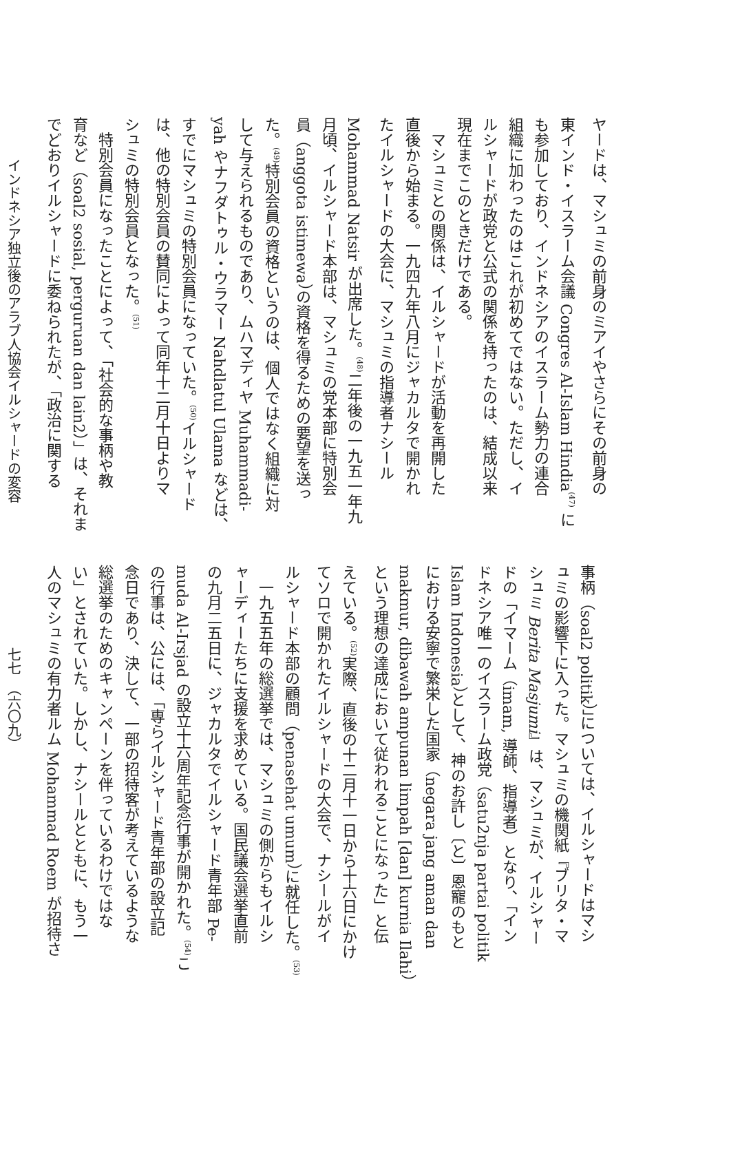ヤードは、マシュミの前身のミアイやさらにその前身の
東インド・イスラーム会議 Congres Al-Islam Hindia<sup>(47)</sup> に
も参加しており、インドネシアのイスラーム勢力の連合
組織に加わったのはこれが初めてではない。ただし、イ
ルシャードが政党と公式の関係を持ったのは、結成以来
現在までこのときだけである。
　マシュミとの関係は、イルシャードが活動を再開した
直後から始まる。一九四九年八月にジャカルタで開かれ
たイルシャードの大会に、マシュミの指導者ナシール
Mohammad Natsir が出席した。<sup>(48)</sup>二年後の一九五一年九
月頃、イルシャード本部は、マシュミの党本部に特別会
員（anggota istimewa）の資格を得るための要望を送っ
た。<sup>(49)</sup>特別会員の資格というのは、個人ではなく組織に対
して与えられるものであり、ムハマディヤ Muhammadi-
yah やナフダトゥル・ウラマー Nahdlatul Ulama などは、
すでにマシュミの特別会員になっていた。<sup>(50)</sup>イルシャード
は、他の特別会員の賛同によって同年十二月十日よりマ
シュミの特別会員となった。<sup>(51)</sup>
　特別会員になったことによって、「社会的な事柄や教
育など（soal2 sosial, perguruan dan lain2）」は、それま
でどおりイルシャードに委ねられたが、「政治に関する
インドネシア独立後のアラブ人協会イルシャードの変容
事柄（soal2 politik）」については、イルシャードはマシ
ュミの影響下に入った。マシュミの機関紙『ブリタ・マ
シュミ Berita Masjumi』は、マシュミが、イルシャー
ドの「イマーム（imam, 導師、指導者）となり、「イン
ドネシア唯一のイスラーム政党（satu2nja partai politik
Islam Indonesia）として、神のお許し〔と〕恩寵のもと
における安寧で繁栄した国家（negara jang aman dan
makmur, dibawah ampunan limpah [dan] kurnia Ilahi）
という理想の達成において従われることになった」と伝
えている。<sup>(52)</sup>実際、直後の十二月十一日から十六日にかけ
てソロで開かれたイルシャードの大会で、ナシールがイ
ルシャード本部の顧問（penasehat umum）に就任した。<sup>(53)</sup>
　一九五五年の総選挙では、マシュミの側からもイルシ
ャーディーたちに支援を求めている。国民議会選挙直前
の九月二五日に、ジャカルタでイルシャード青年部 Pe-
muda Al-Irsjad の設立十六周年記念行事が開かれた。<sup>(54)</sup>こ
の行事は、公には、「専らイルシャード青年部の設立記
念日であり、決して、一部の招待客が考えているような
総選挙のためのキャンペーンを伴っているわけではな
い」とされていた。しかし、ナシールとともに、もう一
人のマシュミの有力者ルム Mohammad Roem が招待さ
七七　（六〇九）